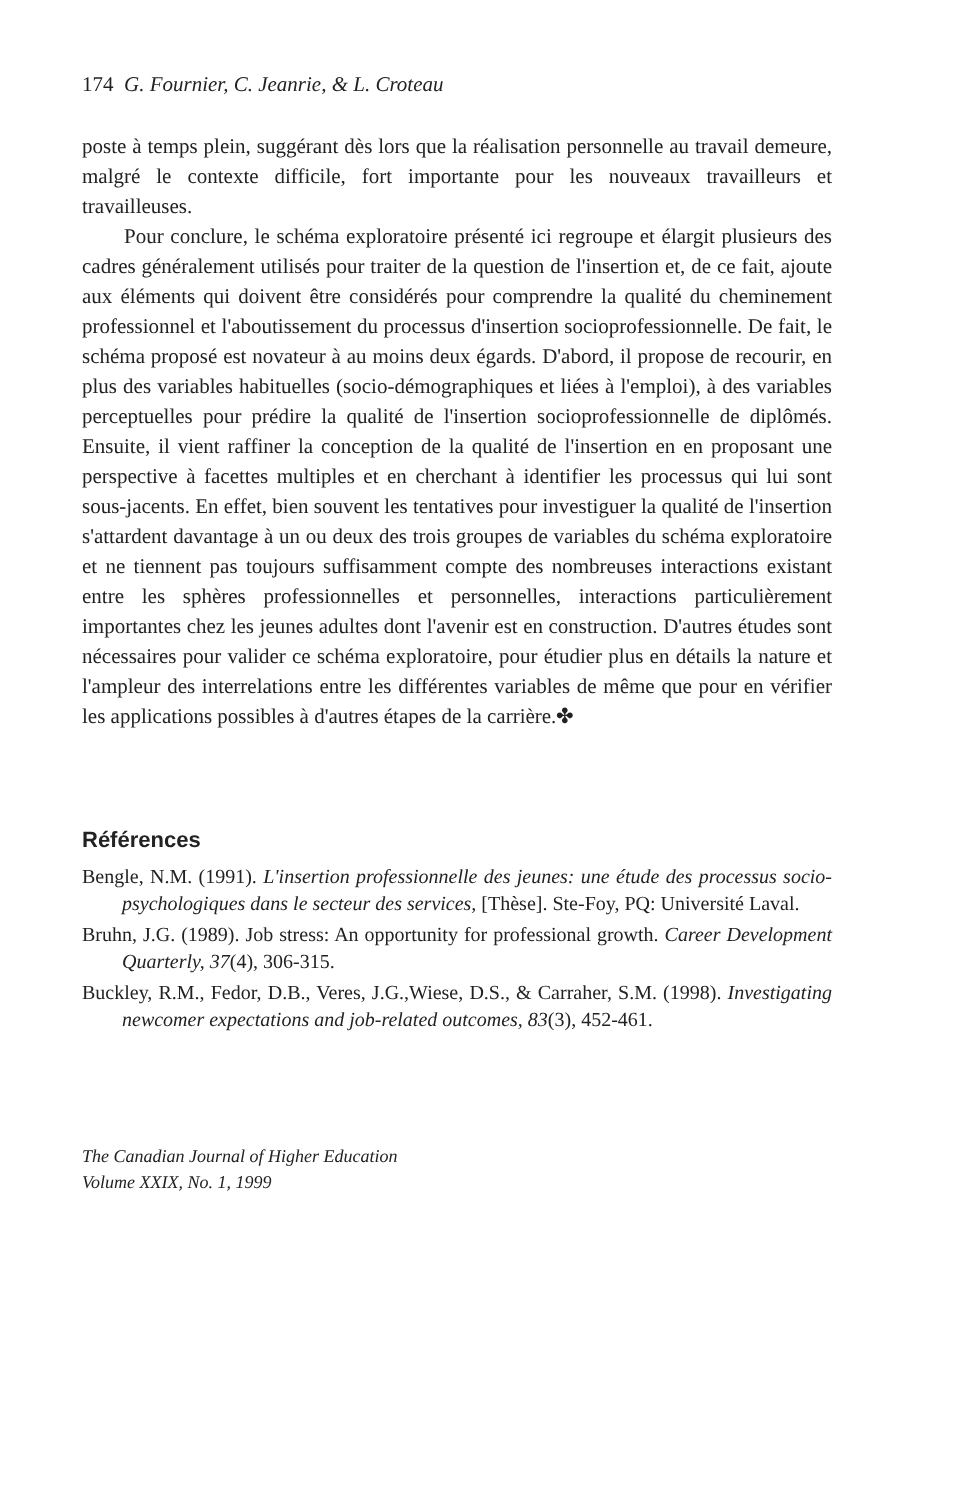174 G. Fournier, C. Jeanrie, & L. Croteau
poste à temps plein, suggérant dès lors que la réalisation personnelle au travail demeure, malgré le contexte difficile, fort importante pour les nouveaux travailleurs et travailleuses.
Pour conclure, le schéma exploratoire présenté ici regroupe et élargit plusieurs des cadres généralement utilisés pour traiter de la question de l'insertion et, de ce fait, ajoute aux éléments qui doivent être considérés pour comprendre la qualité du cheminement professionnel et l'aboutissement du processus d'insertion socioprofessionnelle. De fait, le schéma proposé est novateur à au moins deux égards. D'abord, il propose de recourir, en plus des variables habituelles (socio-démographiques et liées à l'emploi), à des variables perceptuelles pour prédire la qualité de l'insertion socioprofessionnelle de diplômés. Ensuite, il vient raffiner la conception de la qualité de l'insertion en en proposant une perspective à facettes multiples et en cherchant à identifier les processus qui lui sont sous-jacents. En effet, bien souvent les tentatives pour investiguer la qualité de l'insertion s'attardent davantage à un ou deux des trois groupes de variables du schéma exploratoire et ne tiennent pas toujours suffisamment compte des nombreuses interactions existant entre les sphères professionnelles et personnelles, interactions particulièrement importantes chez les jeunes adultes dont l'avenir est en construction. D'autres études sont nécessaires pour valider ce schéma exploratoire, pour étudier plus en détails la nature et l'ampleur des interrelations entre les différentes variables de même que pour en vérifier les applications possibles à d'autres étapes de la carrière.✤
Références
Bengle, N.M. (1991). L'insertion professionnelle des jeunes: une étude des processus socio-psychologiques dans le secteur des services, [Thèse]. Ste-Foy, PQ: Université Laval.
Bruhn, J.G. (1989). Job stress: An opportunity for professional growth. Career Development Quarterly, 37(4), 306-315.
Buckley, R.M., Fedor, D.B., Veres, J.G.,Wiese, D.S., & Carraher, S.M. (1998). Investigating newcomer expectations and job-related outcomes, 83(3), 452-461.
The Canadian Journal of Higher Education
Volume XXIX, No. 1, 1999